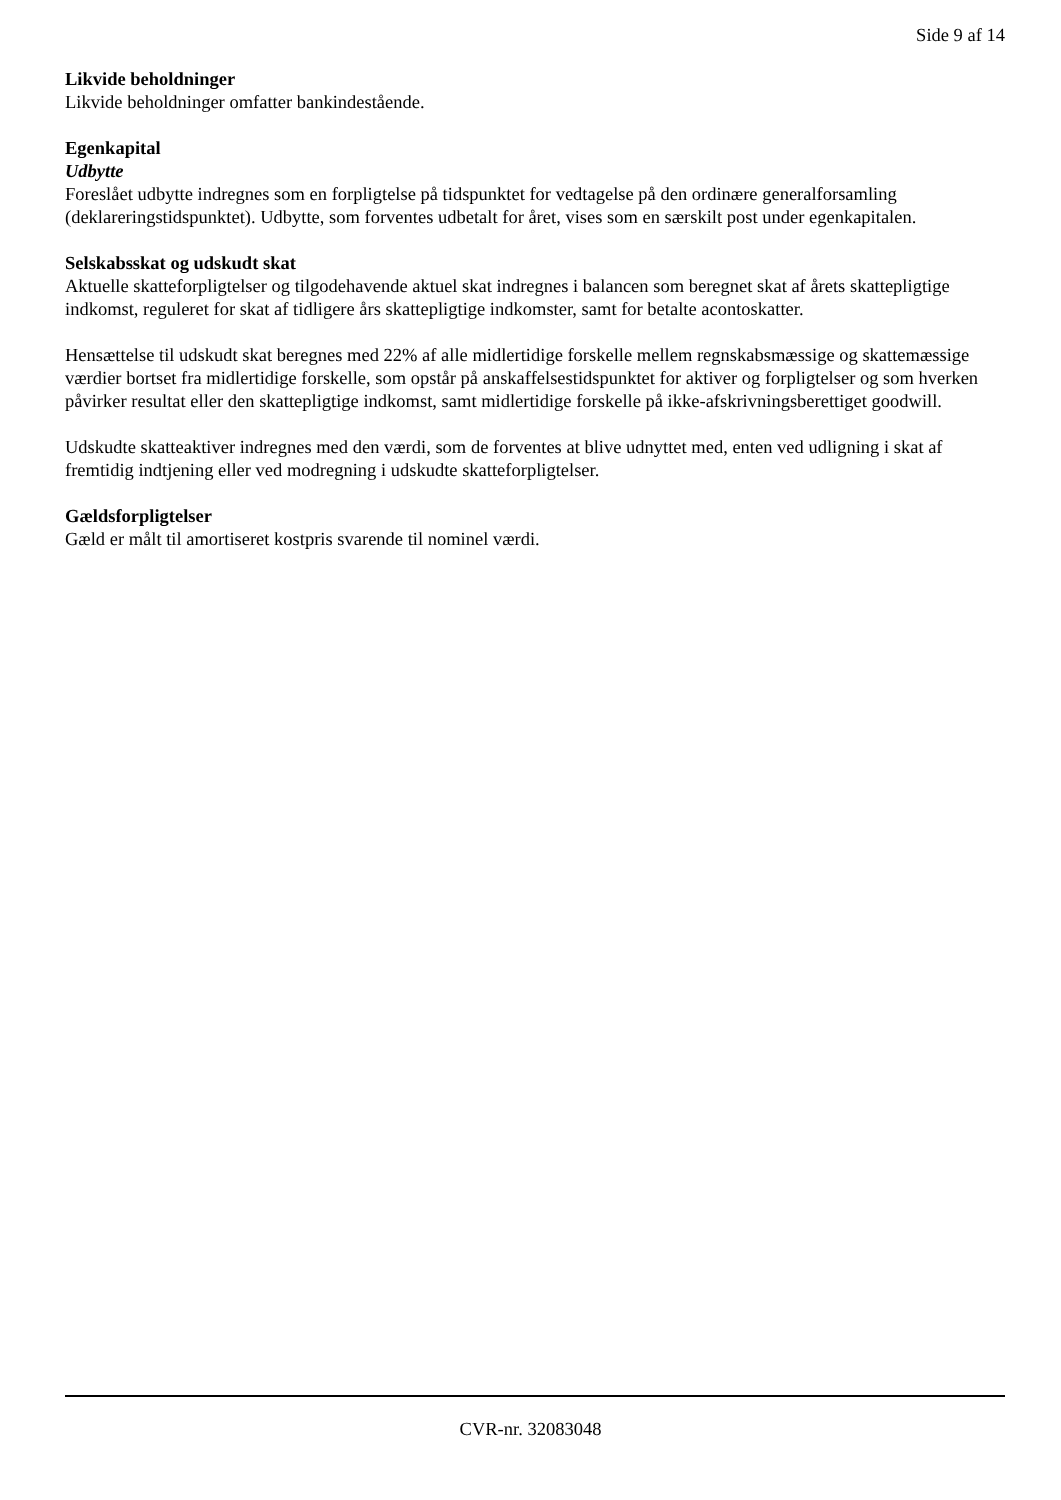Side 9 af 14
Likvide beholdninger
Likvide beholdninger omfatter bankindestående.
Egenkapital
Udbytte
Foreslået udbytte indregnes som en forpligtelse på tidspunktet for vedtagelse på den ordinære generalforsamling (deklareringstidspunktet). Udbytte, som forventes udbetalt for året, vises som en særskilt post under egenkapitalen.
Selskabsskat og udskudt skat
Aktuelle skatteforpligtelser og tilgodehavende aktuel skat indregnes i balancen som beregnet skat af årets skattepligtige indkomst, reguleret for skat af tidligere års skattepligtige indkomster, samt for betalte acontoskatter.
Hensættelse til udskudt skat beregnes med 22% af alle midlertidige forskelle mellem regnskabsmæssige og skattemæssige værdier bortset fra midlertidige forskelle, som opstår på anskaffelsestidspunktet for aktiver og forpligtelser og som hverken påvirker resultat eller den skattepligtige indkomst, samt midlertidige forskelle på ikke-afskrivningsberettiget goodwill.
Udskudte skatteaktiver indregnes med den værdi, som de forventes at blive udnyttet med, enten ved udligning i skat af fremtidig indtjening eller ved modregning i udskudte skatteforpligtelser.
Gældsforpligtelser
Gæld er målt til amortiseret kostpris svarende til nominel værdi.
CVR-nr. 32083048